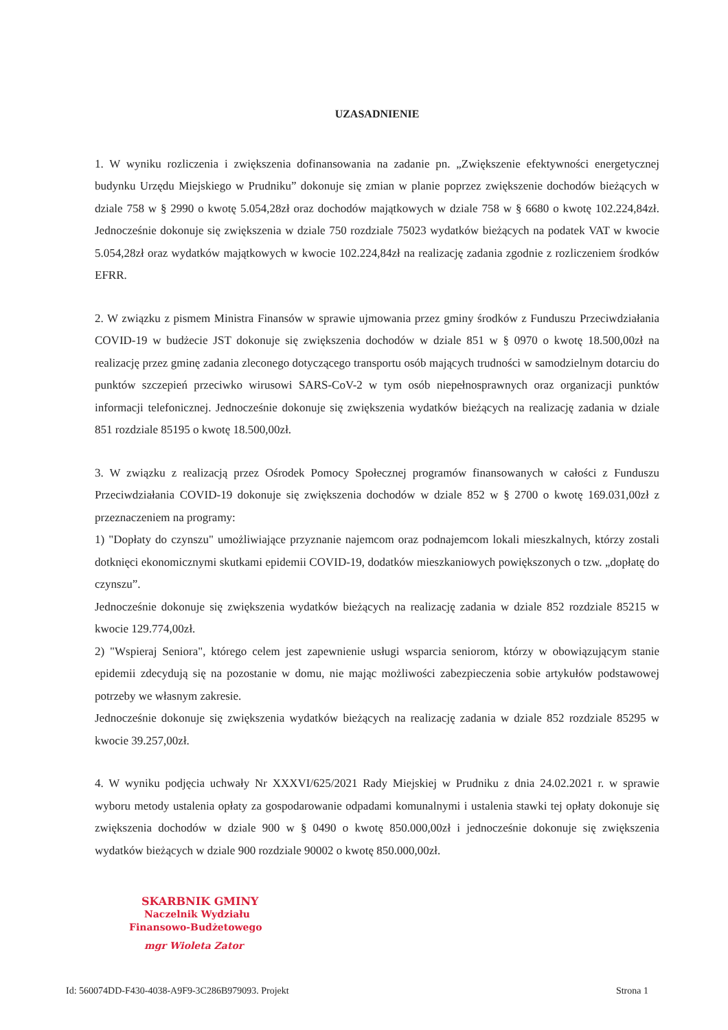UZASADNIENIE
1. W wyniku rozliczenia i zwiększenia dofinansowania na zadanie pn. „Zwiększenie efektywności energetycznej budynku Urzędu Miejskiego w Prudniku” dokonuje się zmian w planie poprzez zwiększenie dochodów bieżących w dziale 758 w § 2990 o kwotę 5.054,28zł oraz dochodów majątkowych w dziale 758 w § 6680 o kwotę 102.224,84zł. Jednocześnie dokonuje się zwiększenia w dziale 750 rozdziale 75023 wydatków bieżących na podatek VAT w kwocie 5.054,28zł oraz wydatków majątkowych w kwocie 102.224,84zł na realizację zadania zgodnie z rozliczeniem środków EFRR.
2. W związku z pismem Ministra Finansów w sprawie ujmowania przez gminy środków z Funduszu Przeciwdziałania COVID-19 w budżecie JST dokonuje się zwiększenia dochodów w dziale 851 w § 0970 o kwotę 18.500,00zł na realizację przez gminę zadania zleconego dotyczącego transportu osób mających trudności w samodzielnym dotarciu do punktów szczepień przeciwko wirusowi SARS-CoV-2 w tym osób niepełnosprawnych oraz organizacji punktów informacji telefonicznej. Jednocześnie dokonuje się zwiększenia wydatków bieżących na realizację zadania w dziale 851 rozdziale 85195 o kwotę 18.500,00zł.
3. W związku z realizacją przez Ośrodek Pomocy Społecznej programów finansowanych w całości z Funduszu Przeciwdziałania COVID-19 dokonuje się zwiększenia dochodów w dziale 852 w § 2700 o kwotę 169.031,00zł z przeznaczeniem na programy:
1) "Dopłaty do czynszu" umożliwiające przyznanie najemcom oraz podnajemcom lokali mieszkalnych, którzy zostali dotknięci ekonomicznymi skutkami epidemii COVID-19, dodatków mieszkaniowych powiększonych o tzw. „dopłatę do czynszu”.
Jednocześnie dokonuje się zwiększenia wydatków bieżących na realizację zadania w dziale 852 rozdziale 85215 w kwocie 129.774,00zł.
2) "Wspieraj Seniora", którego celem jest zapewnienie usługi wsparcia seniorom, którzy w obowiązującym stanie epidemii zdecydują się na pozostanie w domu, nie mając możliwości zabezpieczenia sobie artykułów podstawowej potrzeby we własnym zakresie.
Jednocześnie dokonuje się zwiększenia wydatków bieżących na realizację zadania w dziale 852 rozdziale 85295 w kwocie 39.257,00zł.
4. W wyniku podjęcia uchwały Nr XXXVI/625/2021 Rady Miejskiej w Prudniku z dnia 24.02.2021 r. w sprawie wyboru metody ustalenia opłaty za gospodarowanie odpadami komunalnymi i ustalenia stawki tej opłaty dokonuje się zwiększenia dochodów w dziale 900 w § 0490 o kwotę 850.000,00zł i jednocześnie dokonuje się zwiększenia wydatków bieżących w dziale 900 rozdziale 90002 o kwotę 850.000,00zł.
SKARBNIK GMINY
Naczelnik Wydziału
Finansowo-Budżetowego
mgr Wioleta Zator
Id: 560074DD-F430-4038-A9F9-3C286B979093. Projekt Strona 1